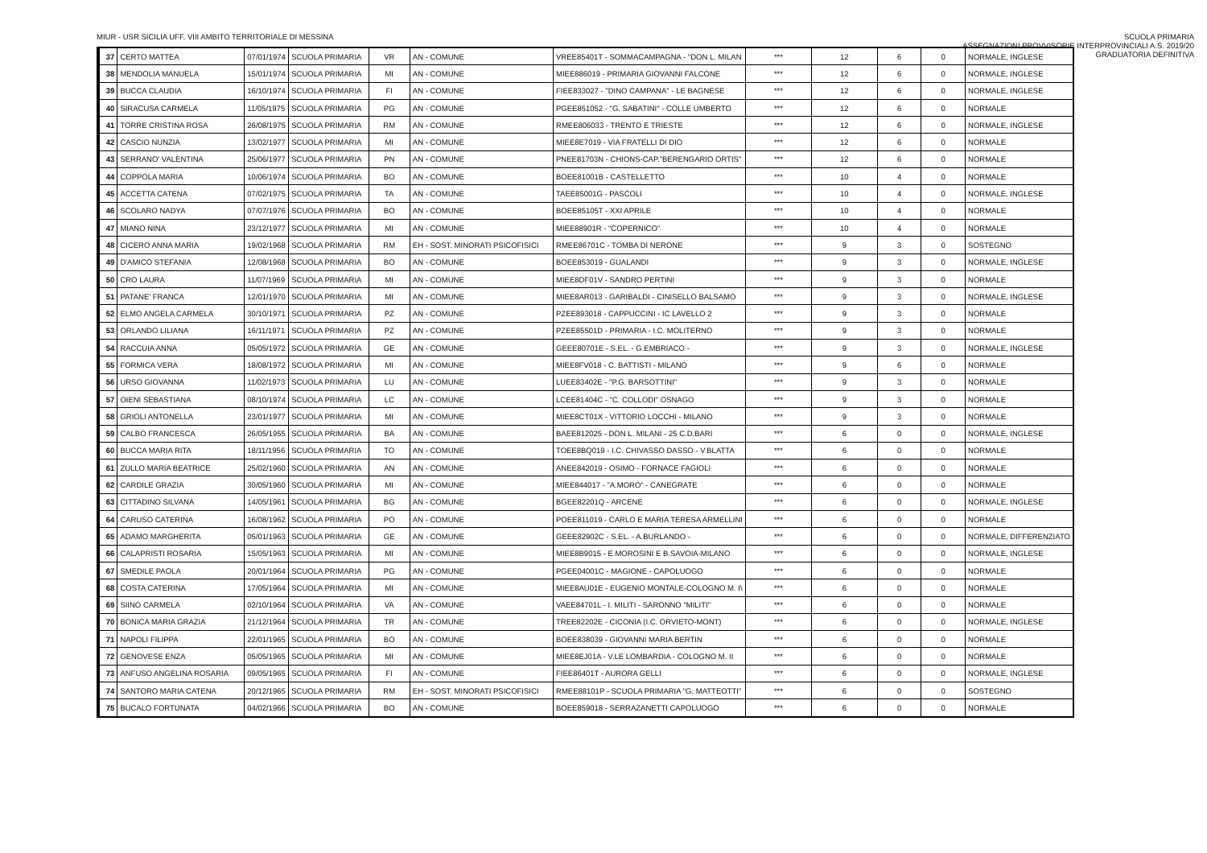MIUR - USR SICILIA UFF. VIII AMBITO TERRITORIALE DI MESSINA
SCUOLA PRIMARIA
ASSEGNAZIONI PROVVISORIE INTERPROVINCIALI A.S. 2019/20
GRADUATORIA DEFINITIVA
| 37 | CERTO MATTEA | 07/01/1974 | SCUOLA PRIMARIA | VR | AN - COMUNE | VREE85401T - SOMMACAMPAGNA - "DON L. MILAN | *** | 12 | 6 | 0 | NORMALE, INGLESE |
| 38 | MENDOLIA MANUELA | 15/01/1974 | SCUOLA PRIMARIA | MI | AN - COMUNE | MIEE886019 - PRIMARIA GIOVANNI FALCONE | *** | 12 | 6 | 0 | NORMALE, INGLESE |
| 39 | BUCCA CLAUDIA | 16/10/1974 | SCUOLA PRIMARIA | FI | AN - COMUNE | FIEE833027 - "DINO CAMPANA" - LE BAGNESE | *** | 12 | 6 | 0 | NORMALE, INGLESE |
| 40 | SIRACUSA CARMELA | 11/05/1975 | SCUOLA PRIMARIA | PG | AN - COMUNE | PGEE851052 - "G. SABATINI" - COLLE UMBERTO | *** | 12 | 6 | 0 | NORMALE |
| 41 | TORRE CRISTINA ROSA | 26/08/1975 | SCUOLA PRIMARIA | RM | AN - COMUNE | RMEE806033 - TRENTO E TRIESTE | *** | 12 | 6 | 0 | NORMALE, INGLESE |
| 42 | CASCIO NUNZIA | 13/02/1977 | SCUOLA PRIMARIA | MI | AN - COMUNE | MIEE8E7019 - VIA FRATELLI DI DIO | *** | 12 | 6 | 0 | NORMALE |
| 43 | SERRANO' VALENTINA | 25/06/1977 | SCUOLA PRIMARIA | PN | AN - COMUNE | PNEE81703N - CHIONS-CAP."BERENGARIO ORTIS" | *** | 12 | 6 | 0 | NORMALE |
| 44 | COPPOLA MARIA | 10/06/1974 | SCUOLA PRIMARIA | BO | AN - COMUNE | BOEE81001B - CASTELLETTO | *** | 10 | 4 | 0 | NORMALE |
| 45 | ACCETTA CATENA | 07/02/1975 | SCUOLA PRIMARIA | TA | AN - COMUNE | TAEE85001G - PASCOLI | *** | 10 | 4 | 0 | NORMALE, INGLESE |
| 46 | SCOLARO NADYA | 07/07/1976 | SCUOLA PRIMARIA | BO | AN - COMUNE | BOEE85105T - XXI APRILE | *** | 10 | 4 | 0 | NORMALE |
| 47 | MIANO NINA | 23/12/1977 | SCUOLA PRIMARIA | MI | AN - COMUNE | MIEE88901R - "COPERNICO" | *** | 10 | 4 | 0 | NORMALE |
| 48 | CICERO ANNA MARIA | 19/02/1968 | SCUOLA PRIMARIA | RM | EH - SOST. MINORATI PSICOFISICI | RMEE86701C - TOMBA DI NERONE | *** | 9 | 3 | 0 | SOSTEGNO |
| 49 | D'AMICO STEFANIA | 12/08/1968 | SCUOLA PRIMARIA | BO | AN - COMUNE | BOEE853019 - GUALANDI | *** | 9 | 3 | 0 | NORMALE, INGLESE |
| 50 | CRO LAURA | 11/07/1969 | SCUOLA PRIMARIA | MI | AN - COMUNE | MIEE8DF01V - SANDRO PERTINI | *** | 9 | 3 | 0 | NORMALE |
| 51 | PATANE' FRANCA | 12/01/1970 | SCUOLA PRIMARIA | MI | AN - COMUNE | MIEE8AR013 - GARIBALDI - CINISELLO BALSAMO | *** | 9 | 3 | 0 | NORMALE, INGLESE |
| 52 | ELMO ANGELA CARMELA | 30/10/1971 | SCUOLA PRIMARIA | PZ | AN - COMUNE | PZEE893018 - CAPPUCCINI - IC LAVELLO 2 | *** | 9 | 3 | 0 | NORMALE |
| 53 | ORLANDO LILIANA | 16/11/1971 | SCUOLA PRIMARIA | PZ | AN - COMUNE | PZEE85501D - PRIMARIA - I.C. MOLITERNO | *** | 9 | 3 | 0 | NORMALE |
| 54 | RACCUIA ANNA | 05/05/1972 | SCUOLA PRIMARIA | GE | AN - COMUNE | GEEE80701E - S.EL. - G.EMBRIACO - | *** | 9 | 3 | 0 | NORMALE, INGLESE |
| 55 | FORMICA VERA | 18/08/1972 | SCUOLA PRIMARIA | MI | AN - COMUNE | MIEE8FV018 - C. BATTISTI - MILANO | *** | 9 | 6 | 0 | NORMALE |
| 56 | URSO GIOVANNA | 11/02/1973 | SCUOLA PRIMARIA | LU | AN - COMUNE | LUEE83402E - "P.G. BARSOTTINI" | *** | 9 | 3 | 0 | NORMALE |
| 57 | OIENI SEBASTIANA | 08/10/1974 | SCUOLA PRIMARIA | LC | AN - COMUNE | LCEE81404C - "C. COLLODI" OSNAGO | *** | 9 | 3 | 0 | NORMALE |
| 58 | GRIOLI ANTONELLA | 23/01/1977 | SCUOLA PRIMARIA | MI | AN - COMUNE | MIEE8CT01X - VITTORIO LOCCHI - MILANO | *** | 9 | 3 | 0 | NORMALE |
| 59 | CALBO FRANCESCA | 26/05/1955 | SCUOLA PRIMARIA | BA | AN - COMUNE | BAEE812025 - DON L. MILANI - 25 C.D.BARI | *** | 6 | 0 | 0 | NORMALE, INGLESE |
| 60 | BUCCA MARIA RITA | 18/11/1956 | SCUOLA PRIMARIA | TO | AN - COMUNE | TOEE8BQ019 - I.C. CHIVASSO DASSO - V.BLATTA | *** | 6 | 0 | 0 | NORMALE |
| 61 | ZULLO MARIA BEATRICE | 25/02/1960 | SCUOLA PRIMARIA | AN | AN - COMUNE | ANEE842019 - OSIMO - FORNACE FAGIOLI | *** | 6 | 0 | 0 | NORMALE |
| 62 | CARDILE GRAZIA | 30/05/1960 | SCUOLA PRIMARIA | MI | AN - COMUNE | MIEE844017 - "A.MORO" - CANEGRATE | *** | 6 | 0 | 0 | NORMALE |
| 63 | CITTADINO SILVANA | 14/05/1961 | SCUOLA PRIMARIA | BG | AN - COMUNE | BGEE82201Q - ARCENE | *** | 6 | 0 | 0 | NORMALE, INGLESE |
| 64 | CARUSO CATERINA | 16/08/1962 | SCUOLA PRIMARIA | PO | AN - COMUNE | POEE811019 - CARLO E MARIA TERESA ARMELLINI | *** | 6 | 0 | 0 | NORMALE |
| 65 | ADAMO MARGHERITA | 05/01/1963 | SCUOLA PRIMARIA | GE | AN - COMUNE | GEEE82902C - S.EL. - A.BURLANDO - | *** | 6 | 0 | 0 | NORMALE, DIFFERENZIATO |
| 66 | CALAPRISTI ROSARIA | 15/05/1963 | SCUOLA PRIMARIA | MI | AN - COMUNE | MIEE8B9015 - E.MOROSINI E B.SAVOIA-MILANO | *** | 6 | 0 | 0 | NORMALE, INGLESE |
| 67 | SMEDILE PAOLA | 20/01/1964 | SCUOLA PRIMARIA | PG | AN - COMUNE | PGEE04001C - MAGIONE - CAPOLUOGO | *** | 6 | 0 | 0 | NORMALE |
| 68 | COSTA CATERINA | 17/05/1964 | SCUOLA PRIMARIA | MI | AN - COMUNE | MIEE8AU01E - EUGENIO MONTALE-COLOGNO M. I\ | *** | 6 | 0 | 0 | NORMALE |
| 69 | SIINO CARMELA | 02/10/1964 | SCUOLA PRIMARIA | VA | AN - COMUNE | VAEE84701L - I. MILITI - SARONNO "MILITI" | *** | 6 | 0 | 0 | NORMALE |
| 70 | BONICA MARIA GRAZIA | 21/12/1964 | SCUOLA PRIMARIA | TR | AN - COMUNE | TREE82202E - CICONIA (I.C. ORVIETO-MONT) | *** | 6 | 0 | 0 | NORMALE, INGLESE |
| 71 | NAPOLI FILIPPA | 22/01/1965 | SCUOLA PRIMARIA | BO | AN - COMUNE | BOEE838039 - GIOVANNI MARIA BERTIN | *** | 6 | 0 | 0 | NORMALE |
| 72 | GENOVESE ENZA | 05/05/1965 | SCUOLA PRIMARIA | MI | AN - COMUNE | MIEE8EJ01A - V.LE LOMBARDIA - COLOGNO M. II | *** | 6 | 0 | 0 | NORMALE |
| 73 | ANFUSO ANGELINA ROSARIA | 09/05/1965 | SCUOLA PRIMARIA | FI | AN - COMUNE | FIEE86401T - AURORA GELLI | *** | 6 | 0 | 0 | NORMALE, INGLESE |
| 74 | SANTORO MARIA CATENA | 20/12/1965 | SCUOLA PRIMARIA | RM | EH - SOST. MINORATI PSICOFISICI | RMEE88101P - SCUOLA PRIMARIA "G. MATTEOTTI" | *** | 6 | 0 | 0 | SOSTEGNO |
| 75 | BUCALO FORTUNATA | 04/02/1966 | SCUOLA PRIMARIA | BO | AN - COMUNE | BOEE859018 - SERRAZANETTI CAPOLUOGO | *** | 6 | 0 | 0 | NORMALE |